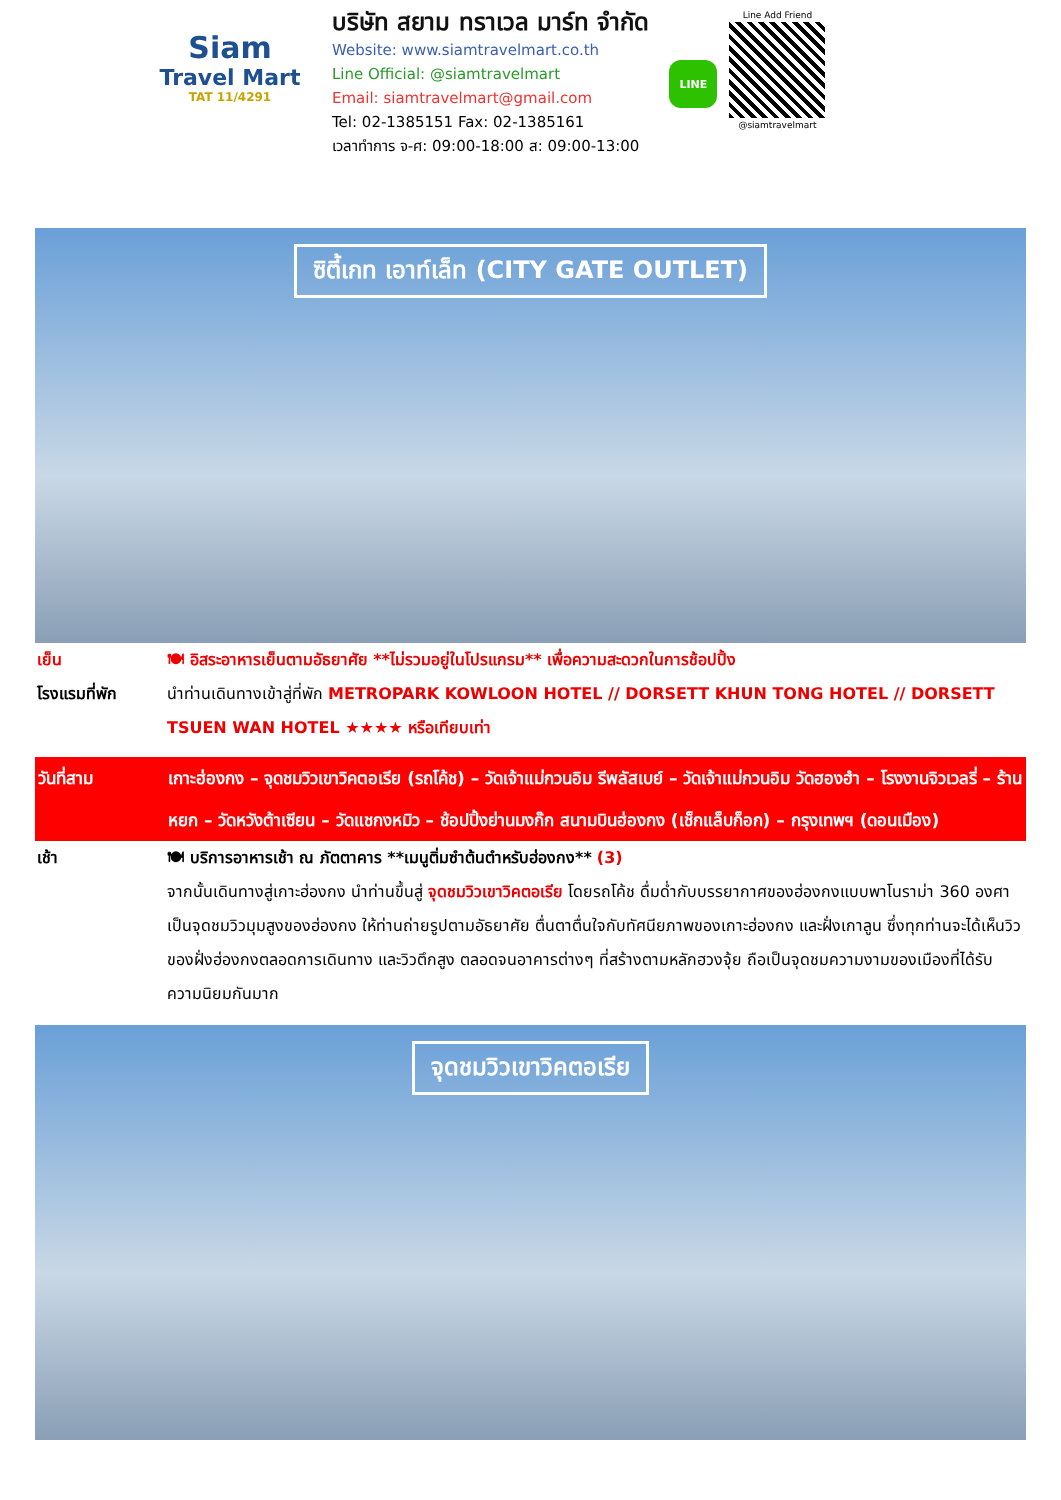Siam
Travel Mart
TAT 11/4291
บริษัท สยาม ทราเวล มาร์ท จำกัด
Website: www.siamtravelmart.co.th
Line Official: @siamtravelmart
Email: siamtravelmart@gmail.com
Tel: 02-1385151 Fax: 02-1385161
เวลาทำการ จ-ศ: 09:00-18:00 ส: 09:00-13:00
LINE
Line Add Friend
@siamtravelmart
ซิตี้เกท เอาท์เล็ท (CITY GATE OUTLET)
เย็น 🍽 อิสระอาหารเย็นตามอัธยาศัย **ไม่รวมอยู่ในโปรแกรม** เพื่อความสะดวกในการช้อปปิ้ง
โรงแรมที่พัก นำท่านเดินทางเข้าสู่ที่พัก METROPARK KOWLOON HOTEL // DORSETT KHUN TONG HOTEL // DORSETT TSUEN WAN HOTEL ★★★★ หรือเทียบเท่า
วันที่สาม เกาะฮ่องกง – จุดชมวิวเขาวิคตอเรีย (รถโค้ช) – วัดเจ้าแม่กวนอิม รีพลัสเบย์ – วัดเจ้าแม่กวนอิม วัดฮองฮำ – โรงงานจิวเวลรี่ – ร้านหยก – วัดหวังต้าเซียน – วัดแชกงหมิว – ช้อปปิ้งย่านมงก๊ก สนามบินฮ่องกง (เช็กแล็บก็อก) – กรุงเทพฯ (ดอนเมือง)
เช้า 🍽 บริการอาหารเช้า ณ ภัตตาคาร **เมนูติ่มซำต้นตำหรับฮ่องกง** (3)
จากนั้นเดินทางสู่เกาะฮ่องกง นำท่านขึ้นสู่ จุดชมวิวเขาวิคตอเรีย โดยรถโค้ช ดื่มด่ำกับบรรยากาศของฮ่องกงแบบพาโนราม่า 360 องศา เป็นจุดชมวิวมุมสูงของฮ่องกง ให้ท่านถ่ายรูปตามอัธยาศัย ตื่นตาตื่นใจกับทัศนียภาพของเกาะฮ่องกง และฝั่งเกาลูน ซึ่งทุกท่านจะได้เห็นวิวของฝั่งฮ่องกงตลอดการเดินทาง และวิวตึกสูง ตลอดจนอาคารต่างๆ ที่สร้างตามหลักฮวงจุ้ย ถือเป็นจุดชมความงามของเมืองที่ได้รับความนิยมกันมาก
จุดชมวิวเขาวิคตอเรีย